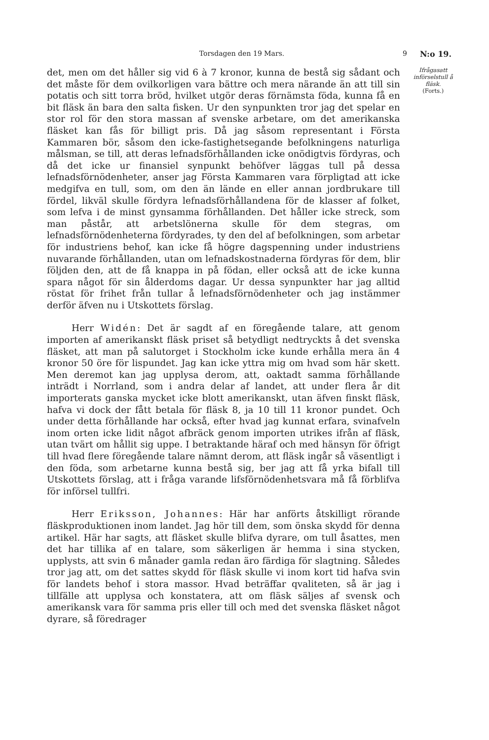Torsdagen den 19 Mars. 9 N:o 19.
det, men om det håller sig vid 6 à 7 kronor, kunna de bestå sig sådant och det måste för dem ovilkorligen vara bättre och mera närande än att till sin potatis och sitt torra bröd, hvilket utgör deras förnämsta föda, kunna få en bit fläsk än bara den salta fisken. Ur den synpunkten tror jag det spelar en stor rol för den stora massan af svenske arbetare, om det amerikanska fläsket kan fås för billigt pris. Då jag såsom representant i Första Kammaren bör, såsom den icke-fastighetsegande befolkningens naturliga målsman, se till, att deras lefnadsförhållanden icke onödigtvis fördyras, och då det icke ur finansiel synpunkt behöfver läggas tull på dessa lefnadsförnödenheter, anser jag Första Kammaren vara förpligtad att icke medgifva en tull, som, om den än lände en eller annan jordbrukare till fördel, likväl skulle fördyra lefnadsförhållandena för de klasser af folket, som lefva i de minst gynsamma förhållanden. Det håller icke streck, som man påstår, att arbetslönerna skulle för dem stegras, om lefnadsförnödenheterna fördyrades, ty den del af befolkningen, som arbetar för industriens behof, kan icke få högre dagspenning under industriens nuvarande förhållanden, utan om lefnadskostnaderna fördyras för dem, blir följden den, att de få knappa in på födan, eller också att de icke kunna spara något för sin ålderdoms dagar. Ur dessa synpunkter har jag alltid röstat för frihet från tullar å lefnadsförnödenheter och jag instämmer derför äfven nu i Utskottets förslag.
Herr Widén: Det är sagdt af en föregående talare, att genom importen af amerikanskt fläsk priset så betydligt nedtryckts å det svenska fläsket, att man på salutorget i Stockholm icke kunde erhålla mera än 4 kronor 50 öre för lispundet. Jag kan icke yttra mig om hvad som här skett. Men deremot kan jag upplysa derom, att, oaktadt samma förhållande inträdt i Norrland, som i andra delar af landet, att under flera år dit importerats ganska mycket icke blott amerikanskt, utan äfven finskt fläsk, hafva vi dock der fått betala för fläsk 8, ja 10 till 11 kronor pundet. Och under detta förhållande har också, efter hvad jag kunnat erfara, svinafveln inom orten icke lidit något afbräck genom importen utrikes ifrån af fläsk, utan tvärt om hållit sig uppe. I betraktande häraf och med hänsyn för öfrigt till hvad flere föregående talare nämnt derom, att fläsk ingår så väsentligt i den föda, som arbetarne kunna bestå sig, ber jag att få yrka bifall till Utskottets förslag, att i fråga varande lifsförnödenhetsvara må få förblifva för införsel tullfri.
Herr Eriksson, Johannes: Här har anförts åtskilligt rörande fläskproduktionen inom landet. Jag hör till dem, som önska skydd för denna artikel. Här har sagts, att fläsket skulle blifva dyrare, om tull åsattes, men det har tillika af en talare, som säkerligen är hemma i sina stycken, upplysts, att svin 6 månader gamla redan äro färdiga för slagtning. Således tror jag att, om det sattes skydd för fläsk skulle vi inom kort tid hafva svin för landets behof i stora massor. Hvad beträffar qvaliteten, så är jag i tillfälle att upplysa och konstatera, att om fläsk säljes af svensk och amerikansk vara för samma pris eller till och med det svenska fläsket något dyrare, så föredrager
Ifrågasatt införselstull å fläsk.
(Forts.)